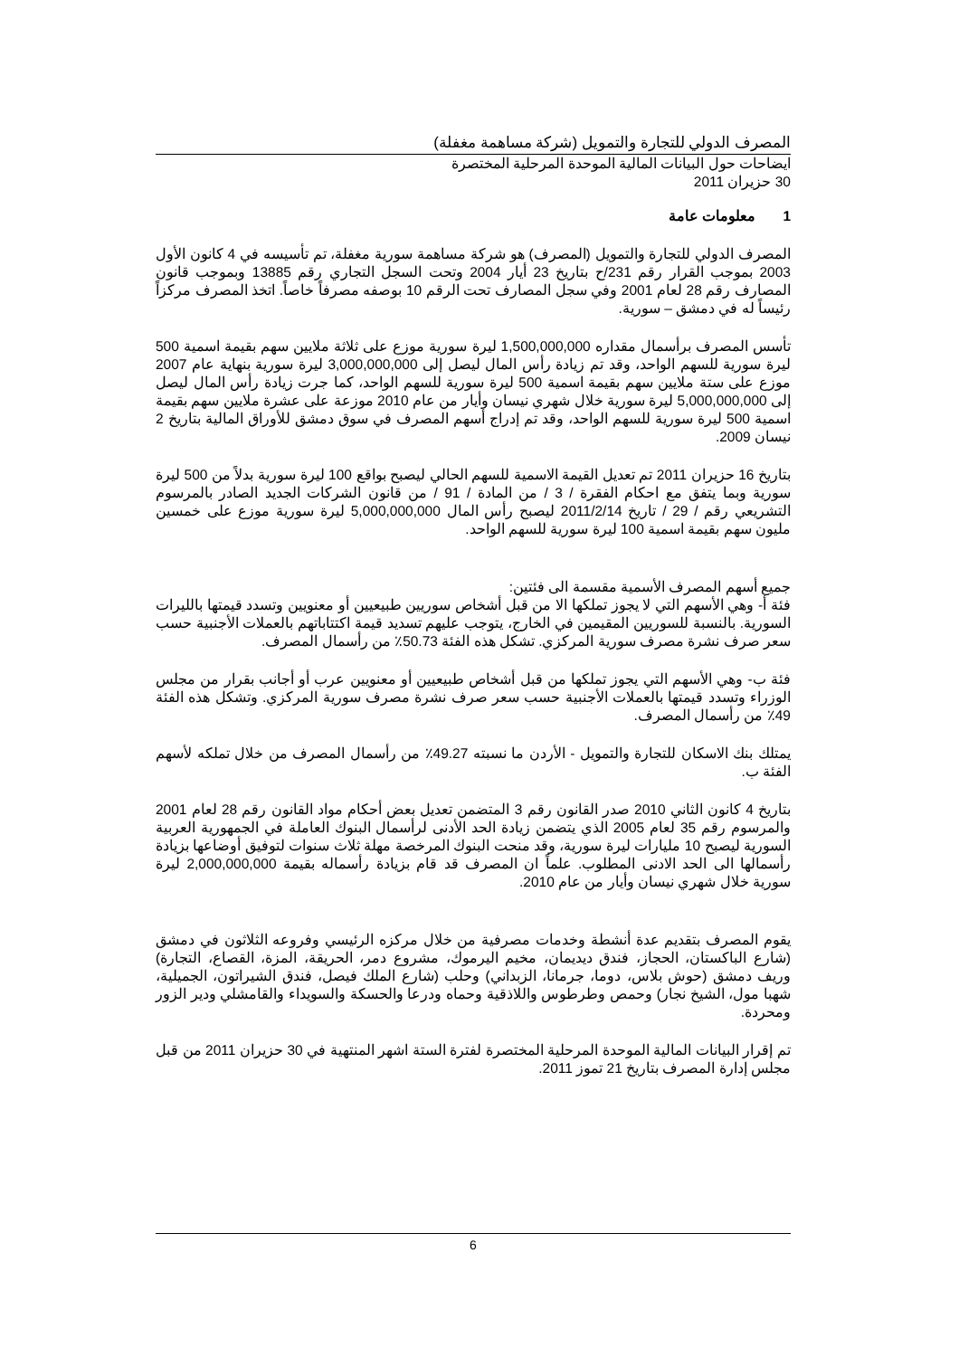المصرف الدولي للتجارة والتمويل (شركة مساهمة مغفلة)
ايضاحات حول البيانات المالية الموحدة المرحلية المختصرة
30 حزيران 2011
1 معلومات عامة
المصرف الدولي للتجارة والتمويل (المصرف) هو شركة مساهمة سورية مغفلة، تم تأسيسه في 4 كانون الأول 2003 بموجب القرار رقم 231/ح بتاريخ 23 أيار 2004 وتحت السجل التجاري رقم 13885 وبموجب قانون المصارف رقم 28 لعام 2001 وفي سجل المصارف تحت الرقم 10 بوصفه مصرفاً خاصاً. اتخذ المصرف مركزاً رئيساً له في دمشق – سورية.
تأسس المصرف برأسمال مقداره 1,500,000,000 ليرة سورية موزع على ثلاثة ملايين سهم بقيمة اسمية 500 ليرة سورية للسهم الواحد، وقد تم زيادة رأس المال ليصل إلى 3,000,000,000 ليرة سورية بنهاية عام 2007 موزع على ستة ملايين سهم بقيمة اسمية 500 ليرة سورية للسهم الواحد، كما جرت زيادة رأس المال ليصل إلى 5,000,000,000 ليرة سورية خلال شهري نيسان وأيار من عام 2010 موزعة على عشرة ملايين سهم بقيمة اسمية 500 ليرة سورية للسهم الواحد، وقد تم إدراج أسهم المصرف في سوق دمشق للأوراق المالية بتاريخ 2 نيسان 2009.
بتاريخ 16 حزيران 2011 تم تعديل القيمة الاسمية للسهم الحالي ليصبح بواقع 100 ليرة سورية بدلاً من 500 ليرة سورية وبما يتفق مع احكام الفقرة / 3 / من المادة / 91 / من قانون الشركات الجديد الصادر بالمرسوم التشريعي رقم / 29 / تاريخ 2011/2/14 ليصبح رأس المال 5,000,000,000 ليرة سورية موزع على خمسين مليون سهم بقيمة اسمية 100 ليرة سورية للسهم الواحد.
جميع أسهم المصرف الأسمية مقسمة الى فئتين:
فئة أ- وهي الأسهم التي لا يجوز تملكها الا من قبل أشخاص سوريين طبيعيين أو معنويين وتسدد قيمتها بالليرات السورية. بالنسبة للسوريين المقيمين في الخارج، يتوجب عليهم تسديد قيمة اكتتاباتهم بالعملات الأجنبية حسب سعر صرف نشرة مصرف سورية المركزي. تشكل هذه الفئة 50.73٪ من رأسمال المصرف.
فئة ب- وهي الأسهم التي يجوز تملكها من قبل أشخاص طبيعيين أو معنويين عرب أو أجانب بقرار من مجلس الوزراء وتسدد قيمتها بالعملات الأجنبية حسب سعر صرف نشرة مصرف سورية المركزي. وتشكل هذه الفئة 49٪ من رأسمال المصرف.
يمتلك بنك الاسكان للتجارة والتمويل - الأردن ما نسبته 49.27٪ من رأسمال المصرف من خلال تملكه لأسهم الفئة ب.
بتاريخ 4 كانون الثاني 2010 صدر القانون رقم 3 المتضمن تعديل بعض أحكام مواد القانون رقم 28 لعام 2001 والمرسوم رقم 35 لعام 2005 الذي يتضمن زيادة الحد الأدنى لرأسمال البنوك العاملة في الجمهورية العربية السورية ليصبح 10 مليارات ليرة سورية، وقد منحت البنوك المرخصة مهلة ثلاث سنوات لتوفيق أوضاعها بزيادة رأسمالها الى الحد الادنى المطلوب. علماً ان المصرف قد قام بزيادة رأسماله بقيمة 2,000,000,000 ليرة سورية خلال شهري نيسان وأيار من عام 2010.
يقوم المصرف بتقديم عدة أنشطة وخدمات مصرفية من خلال مركزه الرئيسي وفروعه الثلاثون في دمشق (شارع الباكستان، الحجاز، فندق ديديمان، مخيم اليرموك، مشروع دمر، الحريقة، المزة، القصاع، التجارة) وريف دمشق (حوش بلاس، دوما، جرمانا، الزبداني) وحلب (شارع الملك فيصل، فندق الشيراتون، الجميلية، شهبا مول، الشيخ نجار) وحمص وطرطوس واللاذقية وحماه ودرعا والحسكة والسويداء والقامشلي ودير الزور ومحردة.
تم إقرار البيانات المالية الموحدة المرحلية المختصرة لفترة الستة اشهر المنتهية في 30 حزيران 2011 من قبل مجلس إدارة المصرف بتاريخ 21 تموز 2011.
6